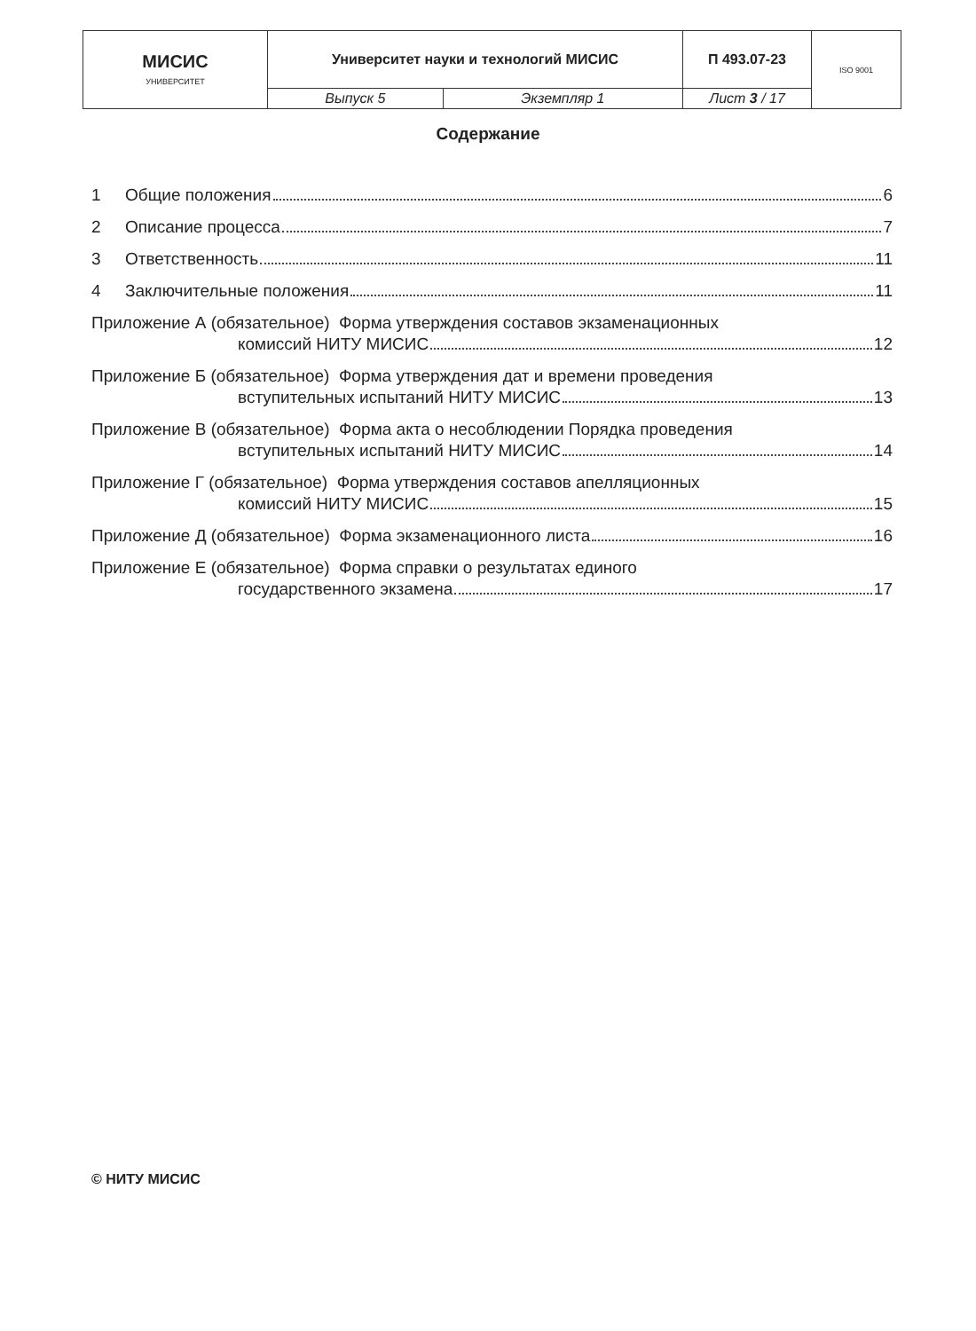| МИСИС УНИВЕРСИТЕТ | Университет науки и технологий МИСИС | | П 493.07-23 | ISO 9001 |
| | Выпуск 5 | Экземпляр 1 | Лист 3 / 17 | |
Содержание
1 Общие положения 6
2 Описание процесса 7
3 Ответственность 11
4 Заключительные положения 11
Приложение А (обязательное) Форма утверждения составов экзаменационных
комиссий НИТУ МИСИС 12
Приложение Б (обязательное) Форма утверждения дат и времени проведения
вступительных испытаний НИТУ МИСИС 13
Приложение В (обязательное) Форма акта о несоблюдении Порядка проведения
вступительных испытаний НИТУ МИСИС 14
Приложение Г (обязательное) Форма утверждения составов апелляционных
комиссий НИТУ МИСИС 15
Приложение Д (обязательное) Форма экзаменационного листа 16
Приложение Е (обязательное) Форма справки о результатах единого
государственного экзамена 17
© НИТУ МИСИС